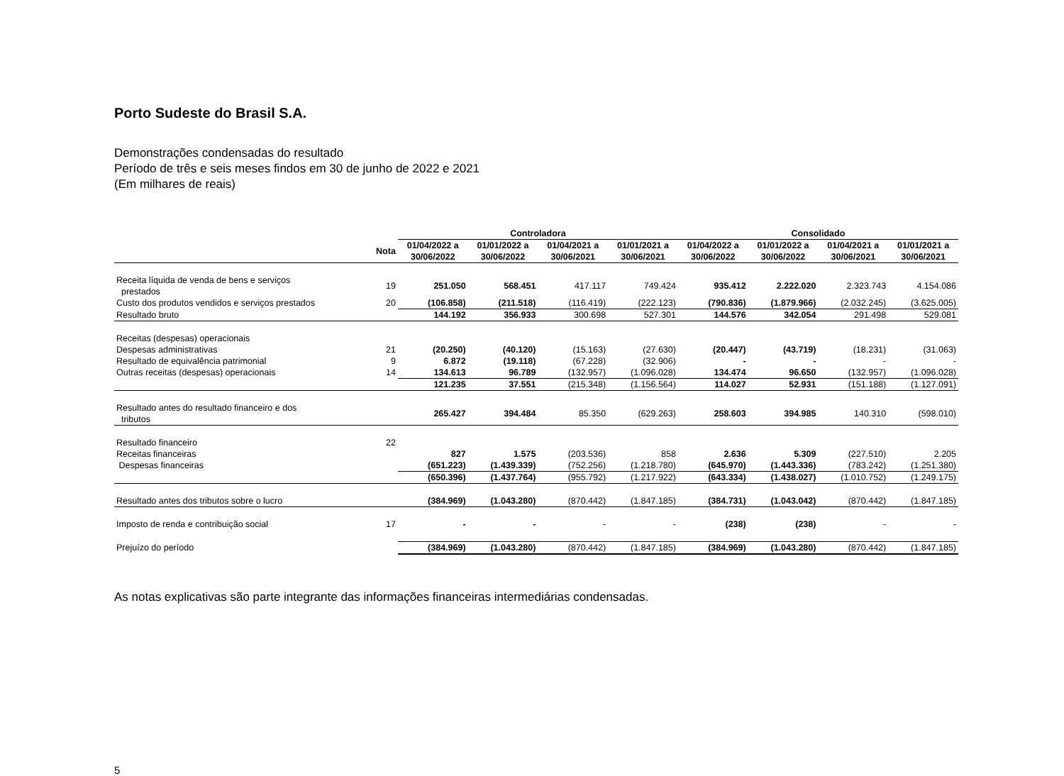Porto Sudeste do Brasil S.A.
Demonstrações condensadas do resultado
Período de três e seis meses findos em 30 de junho de 2022 e 2021
(Em milhares de reais)
| | | Controladora | | | | Consolidado | | | |
| --- | --- | --- | --- | --- | --- | --- | --- | --- | --- |
| | Nota | 01/04/2022 a 30/06/2022 | 01/01/2022 a 30/06/2022 | 01/04/2021 a 30/06/2021 | 01/01/2021 a 30/06/2021 | 01/04/2022 a 30/06/2022 | 01/01/2022 a 30/06/2022 | 01/04/2021 a 30/06/2021 | 01/01/2021 a 30/06/2021 |
| Receita líquida de venda de bens e serviços prestados | 19 | 251.050 | 568.451 | 417.117 | 749.424 | 935.412 | 2.222.020 | 2.323.743 | 4.154.086 |
| Custo dos produtos vendidos e serviços prestados | 20 | (106.858) | (211.518) | (116.419) | (222.123) | (790.836) | (1.879.966) | (2.032.245) | (3.625.005) |
| Resultado bruto | | 144.192 | 356.933 | 300.698 | 527.301 | 144.576 | 342.054 | 291.498 | 529.081 |
| Receitas (despesas) operacionais | | | | | | | | | |
| Despesas administrativas | 21 | (20.250) | (40.120) | (15.163) | (27.630) | (20.447) | (43.719) | (18.231) | (31.063) |
| Resultado de equivalência patrimonial | 9 | 6.872 | (19.118) | (67.228) | (32.906) | - | - | - | - |
| Outras receitas (despesas) operacionais | 14 | 134.613 | 96.789 | (132.957) | (1.096.028) | 134.474 | 96.650 | (132.957) | (1.096.028) |
| | | 121.235 | 37.551 | (215.348) | (1.156.564) | 114.027 | 52.931 | (151.188) | (1.127.091) |
| Resultado antes do resultado financeiro e dos tributos | | 265.427 | 394.484 | 85.350 | (629.263) | 258.603 | 394.985 | 140.310 | (598.010) |
| Resultado financeiro | 22 | | | | | | | | |
| Receitas financeiras | | 827 | 1.575 | (203.536) | 858 | 2.636 | 5.309 | (227.510) | 2.205 |
| Despesas financeiras | | (651.223) | (1.439.339) | (752.256) | (1.218.780) | (645.970) | (1.443.336) | (783.242) | (1.251.380) |
| | | (650.396) | (1.437.764) | (955.792) | (1.217.922) | (643.334) | (1.438.027) | (1.010.752) | (1.249.175) |
| Resultado antes dos tributos sobre o lucro | | (384.969) | (1.043.280) | (870.442) | (1.847.185) | (384.731) | (1.043.042) | (870.442) | (1.847.185) |
| Imposto de renda e contribuição social | 17 | - | - | - | - | (238) | (238) | - | - |
| Prejuízo do período | | (384.969) | (1.043.280) | (870.442) | (1.847.185) | (384.969) | (1.043.280) | (870.442) | (1.847.185) |
As notas explicativas são parte integrante das informações financeiras intermediárias condensadas.
5